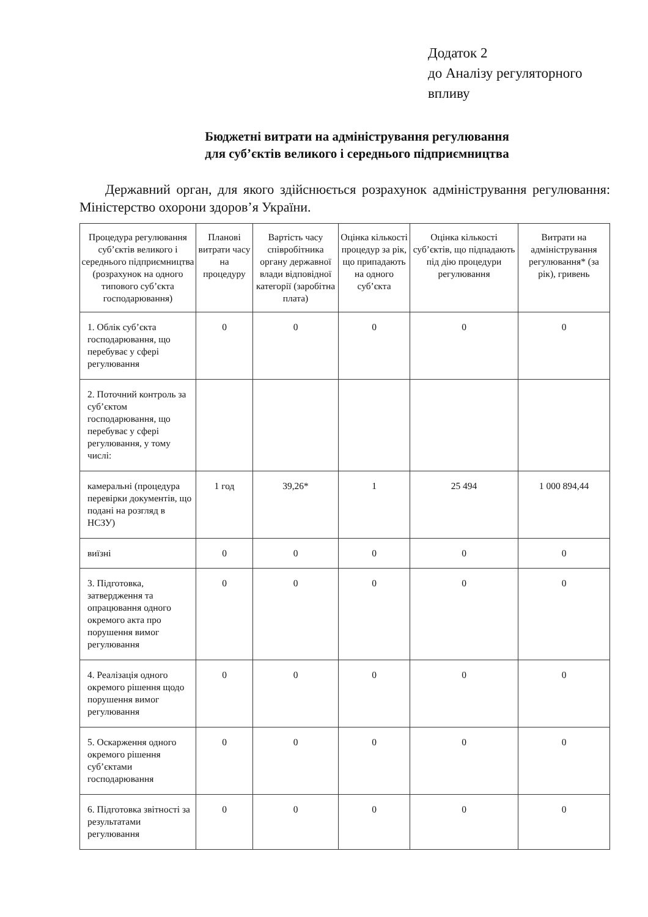Додаток 2
до Аналізу регуляторного
впливу
Бюджетні витрати на адміністрування регулювання
для суб’єктів великого і середнього підприємництва
Державний орган, для якого здійснюється розрахунок адміністрування регулювання: Міністерство охорони здоров’я України.
| Процедура регулювання суб’єктів великого і середнього підприємництва (розрахунок на одного типового суб’єкта господарювання) | Планові витрати часу на процедуру | Вартість часу співробітника органу державної влади відповідної категорії (заробітна плата) | Оцінка кількості процедур за рік, що припадають на одного суб’єкта | Оцінка кількості суб’єктів, що підпадають під дію процедури регулювання | Витрати на адміністрування регулювання* (за рік), гривень |
| --- | --- | --- | --- | --- | --- |
| 1. Облік суб’єкта господарювання, що перебуває у сфері регулювання | 0 | 0 | 0 | 0 | 0 |
| 2. Поточний контроль за суб’єктом господарювання, що перебуває у сфері регулювання, у тому числі: | | | | | |
| камеральні (процедура перевірки документів, що подані на розгляд в НСЗУ) | 1 год | 39,26* | 1 | 25 494 | 1 000 894,44 |
| виїзні | 0 | 0 | 0 | 0 | 0 |
| 3. Підготовка, затвердження та опрацювання одного окремого акта про порушення вимог регулювання | 0 | 0 | 0 | 0 | 0 |
| 4. Реалізація одного окремого рішення щодо порушення вимог регулювання | 0 | 0 | 0 | 0 | 0 |
| 5. Оскарження одного окремого рішення суб’єктами господарювання | 0 | 0 | 0 | 0 | 0 |
| 6. Підготовка звітності за результатами регулювання | 0 | 0 | 0 | 0 | 0 |